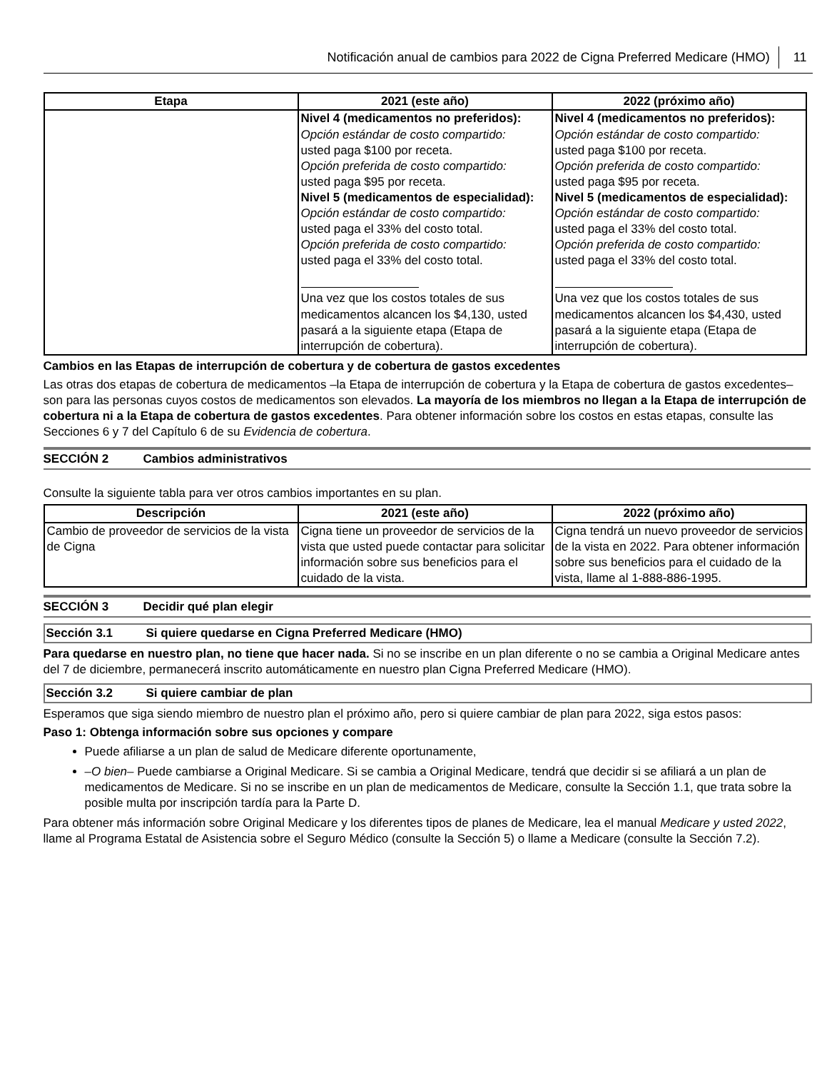Notificación anual de cambios para 2022 de Cigna Preferred Medicare (HMO) 11
| Etapa | 2021 (este año) | 2022 (próximo año) |
| --- | --- | --- |
| | Nivel 4 (medicamentos no preferidos): Opción estándar de costo compartido: usted paga $100 por receta. Opción preferida de costo compartido: usted paga $95 por receta. Nivel 5 (medicamentos de especialidad): Opción estándar de costo compartido: usted paga el 33% del costo total. Opción preferida de costo compartido: usted paga el 33% del costo total. Una vez que los costos totales de sus medicamentos alcancen los $4,130, usted pasará a la siguiente etapa (Etapa de interrupción de cobertura). | Nivel 4 (medicamentos no preferidos): Opción estándar de costo compartido: usted paga $100 por receta. Opción preferida de costo compartido: usted paga $95 por receta. Nivel 5 (medicamentos de especialidad): Opción estándar de costo compartido: usted paga el 33% del costo total. Opción preferida de costo compartido: usted paga el 33% del costo total. Una vez que los costos totales de sus medicamentos alcancen los $4,430, usted pasará a la siguiente etapa (Etapa de interrupción de cobertura). |
Cambios en las Etapas de interrupción de cobertura y de cobertura de gastos excedentes
Las otras dos etapas de cobertura de medicamentos –la Etapa de interrupción de cobertura y la Etapa de cobertura de gastos excedentes– son para las personas cuyos costos de medicamentos son elevados. La mayoría de los miembros no llegan a la Etapa de interrupción de cobertura ni a la Etapa de cobertura de gastos excedentes. Para obtener información sobre los costos en estas etapas, consulte las Secciones 6 y 7 del Capítulo 6 de su Evidencia de cobertura.
SECCIÓN 2 Cambios administrativos
Consulte la siguiente tabla para ver otros cambios importantes en su plan.
| Descripción | 2021 (este año) | 2022 (próximo año) |
| --- | --- | --- |
| Cambio de proveedor de servicios de la vista de Cigna | Cigna tiene un proveedor de servicios de la vista que usted puede contactar para solicitar información sobre sus beneficios para el cuidado de la vista. | Cigna tendrá un nuevo proveedor de servicios de la vista en 2022. Para obtener información sobre sus beneficios para el cuidado de la vista, llame al 1-888-886-1995. |
SECCIÓN 3 Decidir qué plan elegir
Sección 3.1 Si quiere quedarse en Cigna Preferred Medicare (HMO)
Para quedarse en nuestro plan, no tiene que hacer nada. Si no se inscribe en un plan diferente o no se cambia a Original Medicare antes del 7 de diciembre, permanecerá inscrito automáticamente en nuestro plan Cigna Preferred Medicare (HMO).
Sección 3.2 Si quiere cambiar de plan
Esperamos que siga siendo miembro de nuestro plan el próximo año, pero si quiere cambiar de plan para 2022, siga estos pasos:
Paso 1: Obtenga información sobre sus opciones y compare
Puede afiliarse a un plan de salud de Medicare diferente oportunamente,
–O bien– Puede cambiarse a Original Medicare. Si se cambia a Original Medicare, tendrá que decidir si se afiliará a un plan de medicamentos de Medicare. Si no se inscribe en un plan de medicamentos de Medicare, consulte la Sección 1.1, que trata sobre la posible multa por inscripción tardía para la Parte D.
Para obtener más información sobre Original Medicare y los diferentes tipos de planes de Medicare, lea el manual Medicare y usted 2022, llame al Programa Estatal de Asistencia sobre el Seguro Médico (consulte la Sección 5) o llame a Medicare (consulte la Sección 7.2).